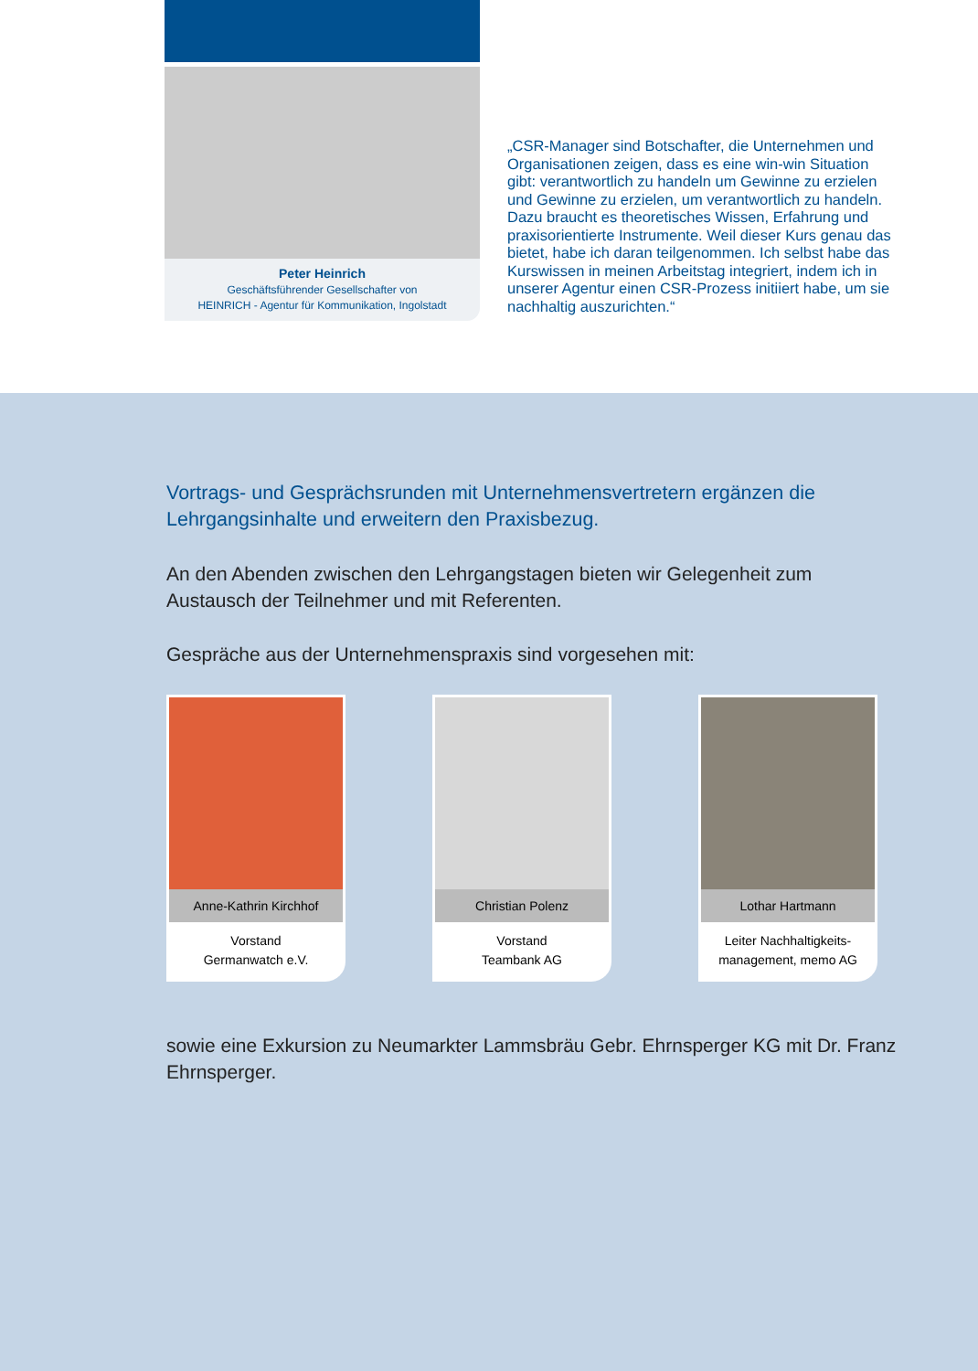Peter Heinrich
Geschäftsführender Gesellschafter von
HEINRICH - Agentur für Kommunikation, Ingolstadt
„CSR-Manager sind Botschafter, die Unternehmen und Organisationen zeigen, dass es eine win-win Situation gibt: verantwortlich zu handeln um Gewinne zu erzielen und Gewinne zu erzielen, um verantwortlich zu handeln. Dazu braucht es theoretisches Wissen, Erfahrung und praxisorientierte Instrumente. Weil dieser Kurs genau das bietet, habe ich daran teilgenommen. Ich selbst habe das Kurswissen in meinen Arbeitstag integriert, indem ich in unserer Agentur einen CSR-Prozess initiiert habe, um sie nachhaltig auszurichten.“
Vortrags- und Gesprächsrunden mit Unternehmensvertretern ergänzen die Lehrgangsinhalte und erweitern den Praxisbezug.
An den Abenden zwischen den Lehrgangstagen bieten wir Gelegenheit zum Austausch der Teilnehmer und mit Referenten.
Gespräche aus der Unternehmenspraxis sind vorgesehen mit:
Anne-Kathrin Kirchhof
Vorstand
Germanwatch e.V.
Christian Polenz
Vorstand
Teambank AG
Lothar Hartmann
Leiter Nachhaltigkeits-
management, memo AG
sowie eine Exkursion zu Neumarkter Lammsbräu Gebr. Ehrnsperger KG mit Dr. Franz Ehrnsperger.